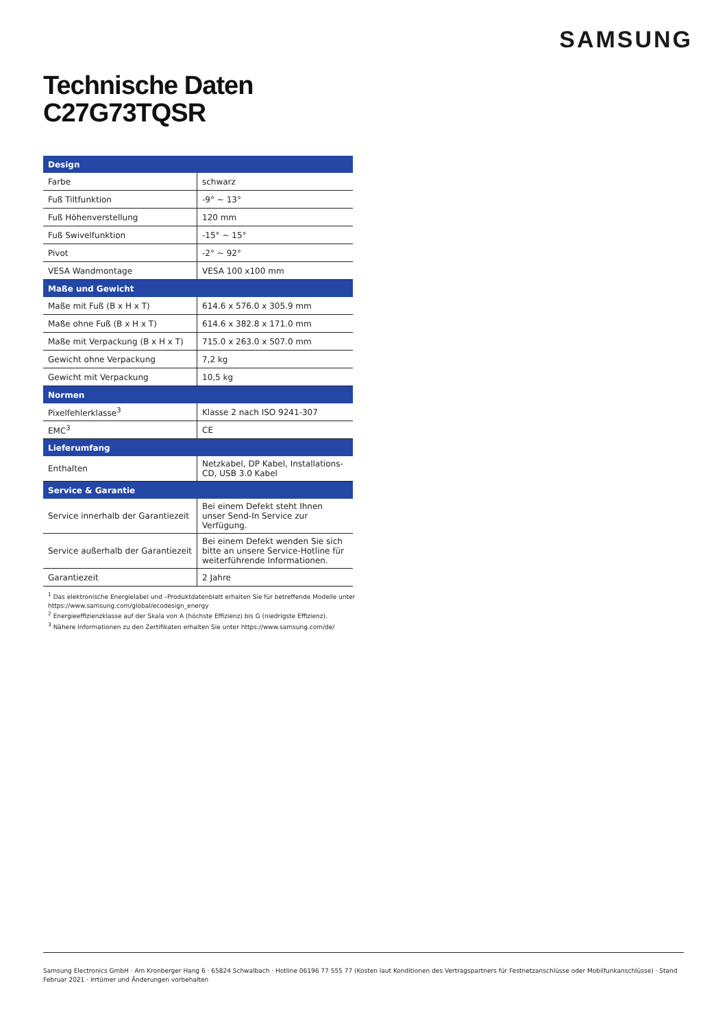SAMSUNG
Technische Daten
C27G73TQSR
| Design | |
| --- | --- |
| Farbe | schwarz |
| Fuß Tiltfunktion | -9° ~ 13° |
| Fuß Höhenverstellung | 120 mm |
| Fuß Swivelfunktion | -15° ~ 15° |
| Pivot | -2° ~ 92° |
| VESA Wandmontage | VESA 100 x100 mm |
| Maße und Gewicht | |
| Maße mit Fuß (B x H x T) | 614.6 x 576.0 x 305.9 mm |
| Maße ohne Fuß (B x H x T) | 614.6 x 382.8 x 171.0 mm |
| Maße mit Verpackung (B x H x T) | 715.0 x 263.0 x 507.0 mm |
| Gewicht ohne Verpackung | 7,2 kg |
| Gewicht mit Verpackung | 10,5 kg |
| Normen | |
| Pixelfehlerklasse<sup>3</sup> | Klasse 2 nach ISO 9241-307 |
| EMC<sup>3</sup> | CE |
| Lieferumfang | |
| Enthalten | Netzkabel, DP Kabel, Installations-CD, USB 3.0 Kabel |
| Service & Garantie | |
| Service innerhalb der Garantiezeit | Bei einem Defekt steht Ihnen unser Send-In Service zur Verfügung. |
| Service außerhalb der Garantiezeit | Bei einem Defekt wenden Sie sich bitte an unsere Service-Hotline für weiterführende Informationen. |
| Garantiezeit | 2 Jahre |
<sup>1</sup> Das elektronische Energielabel und –Produktdatenblatt erhalten Sie für betreffende Modelle unter https://www.samsung.com/global/ecodesign_energy
<sup>2</sup> Energieeffizienzklasse auf der Skala von A (höchste Effizienz) bis G (niedrigste Effizienz).
<sup>3</sup> Nähere Informationen zu den Zertifikaten erhalten Sie unter https://www.samsung.com/de/
Samsung Electronics GmbH · Am Kronberger Hang 6 · 65824 Schwalbach · Hotline 06196 77 555 77 (Kosten laut Konditionen des Vertragspartners für Festnetzanschlüsse oder Mobilfunkanschlüsse) · Stand Februar 2021 · Irrtümer und Änderungen vorbehalten